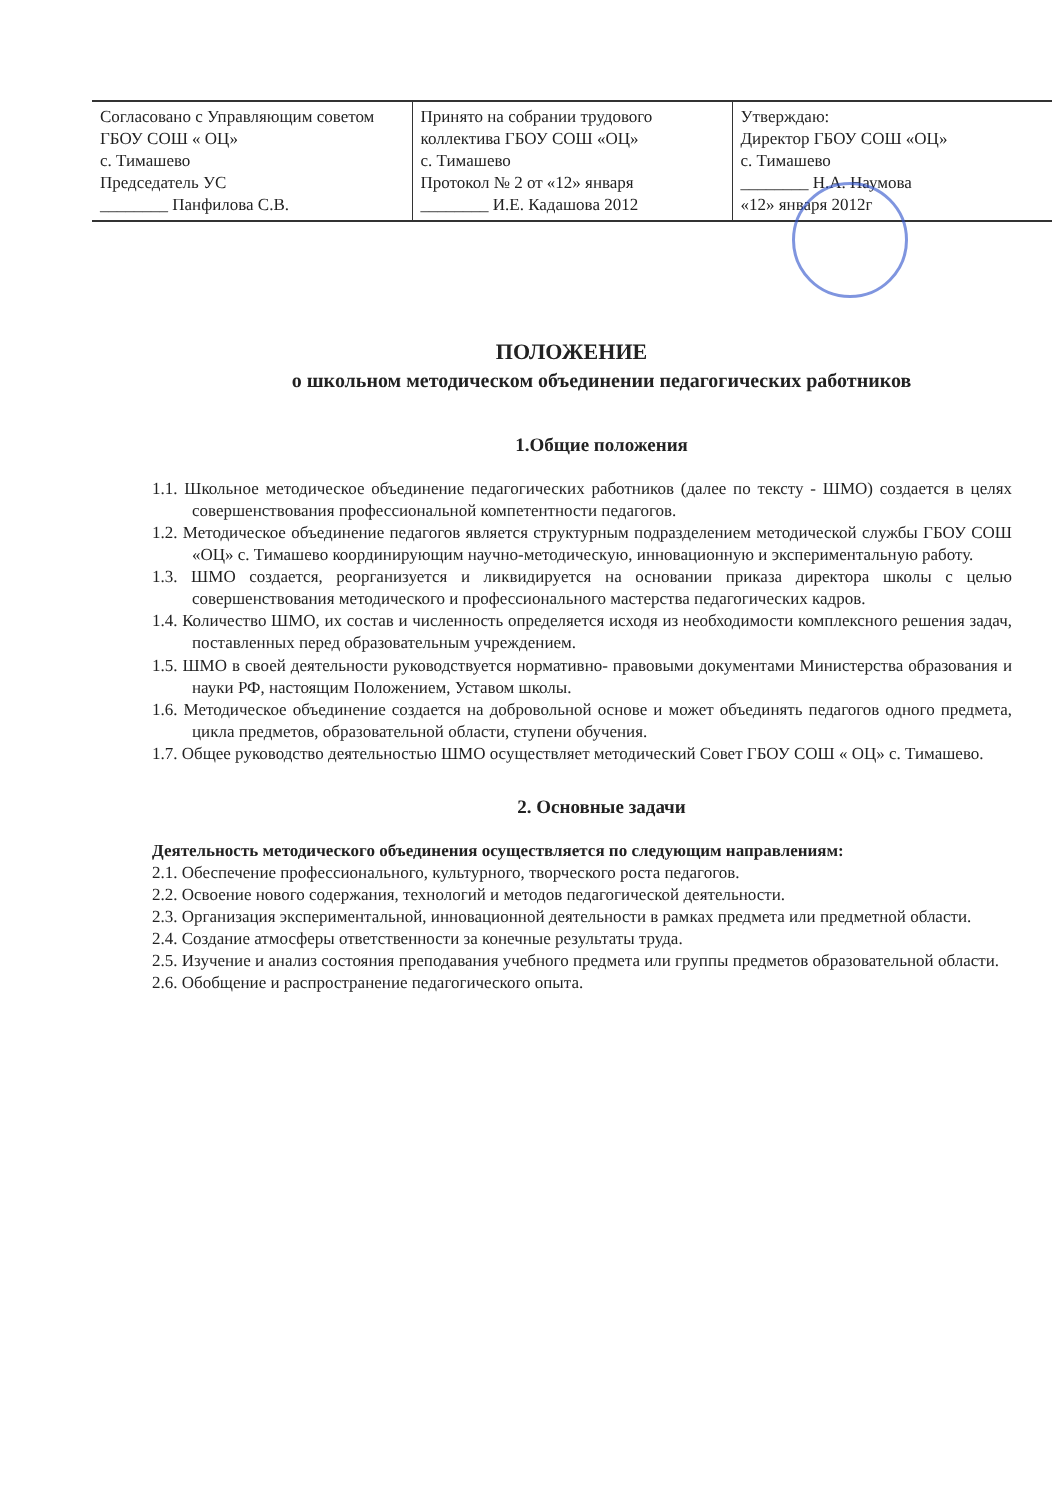| Согласовано с Управляющим советом ГБОУ СОШ « ОЦ» с. Тимашево Председатель УС ________ Панфилова С.В. | Принято на собрании трудового коллектива ГБОУ СОШ «ОЦ» с. Тимашево Протокол № 2 от «12» января ________ И.Е. Кадашова 2012 | Утверждаю: Директор ГБОУ СОШ «ОЦ» с. Тимашево ________ Н.А. Наумова «12» января 2012г |
ПОЛОЖЕНИЕ
о школьном методическом объединении педагогических работников
1.Общие положения
1.1. Школьное методическое объединение педагогических работников (далее по тексту - ШМО) создается в целях совершенствования профессиональной компетентности педагогов.
1.2. Методическое объединение педагогов является структурным подразделением методической службы ГБОУ СОШ «ОЦ» с. Тимашево координирующим научно-методическую, инновационную и экспериментальную работу.
1.3. ШМО создается, реорганизуется и ликвидируется на основании приказа директора школы с целью совершенствования методического и профессионального мастерства педагогических кадров.
1.4. Количество ШМО, их состав и численность определяется исходя из необходимости комплексного решения задач, поставленных перед образовательным учреждением.
1.5. ШМО в своей деятельности руководствуется нормативно- правовыми документами Министерства образования и науки РФ, настоящим Положением, Уставом школы.
1.6. Методическое объединение создается на добровольной основе и может объединять педагогов одного предмета, цикла предметов, образовательной области, ступени обучения.
1.7. Общее руководство деятельностью ШМО осуществляет методический Совет ГБОУ СОШ « ОЦ» с. Тимашево.
2. Основные задачи
Деятельность методического объединения осуществляется по следующим направлениям:
2.1. Обеспечение профессионального, культурного, творческого роста педагогов.
2.2. Освоение нового содержания, технологий и методов педагогической деятельности.
2.3. Организация экспериментальной, инновационной деятельности в рамках предмета или предметной области.
2.4. Создание атмосферы ответственности за конечные результаты труда.
2.5. Изучение и анализ состояния преподавания учебного предмета или группы предметов образовательной области.
2.6. Обобщение и распространение педагогического опыта.